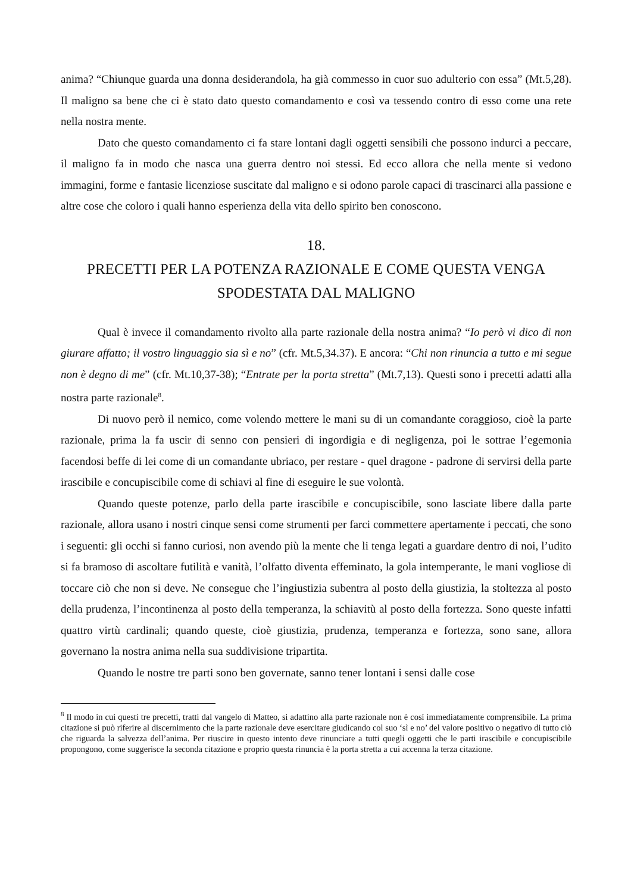anima? “Chiunque guarda una donna desiderandola, ha già commesso in cuor suo adulterio con essa” (Mt.5,28). Il maligno sa bene che ci è stato dato questo comandamento e così va tessendo contro di esso come una rete nella nostra mente.
Dato che questo comandamento ci fa stare lontani dagli oggetti sensibili che possono indurci a peccare, il maligno fa in modo che nasca una guerra dentro noi stessi. Ed ecco allora che nella mente si vedono immagini, forme e fantasie licenziose suscitate dal maligno e si odono parole capaci di trascinarci alla passione e altre cose che coloro i quali hanno esperienza della vita dello spirito ben conoscono.
18.
PRECETTI PER LA POTENZA RAZIONALE E COME QUESTA VENGA SPODESTATA DAL MALIGNO
Qual è invece il comandamento rivolto alla parte razionale della nostra anima? “Io però vi dico di non giurare affatto; il vostro linguaggio sia sì e no” (cfr. Mt.5,34.37). E ancora: “Chi non rinuncia a tutto e mi segue non è degno di me” (cfr. Mt.10,37-38); “Entrate per la porta stretta” (Mt.7,13). Questi sono i precetti adatti alla nostra parte razionale<sup>8</sup>.
Di nuovo però il nemico, come volendo mettere le mani su di un comandante coraggioso, cioè la parte razionale, prima la fa uscir di senno con pensieri di ingordigia e di negligenza, poi le sottrae l’egemonia facendosi beffe di lei come di un comandante ubriaco, per restare - quel dragone - padrone di servirsi della parte irascibile e concupiscibile come di schiavi al fine di eseguire le sue volontà.
Quando queste potenze, parlo della parte irascibile e concupiscibile, sono lasciate libere dalla parte razionale, allora usano i nostri cinque sensi come strumenti per farci commettere apertamente i peccati, che sono i seguenti: gli occhi si fanno curiosi, non avendo più la mente che li tenga legati a guardare dentro di noi, l’udito si fa bramoso di ascoltare futilità e vanità, l’olfatto diventa effeminato, la gola intemperante, le mani vogliose di toccare ciò che non si deve. Ne consegue che l’ingiustizia subentra al posto della giustizia, la stoltezza al posto della prudenza, l’incontinenza al posto della temperanza, la schiavitù al posto della fortezza. Sono queste infatti quattro virtù cardinali; quando queste, cioè giustizia, prudenza, temperanza e fortezza, sono sane, allora governano la nostra anima nella sua suddivisione tripartita.
Quando le nostre tre parti sono ben governate, sanno tener lontani i sensi dalle cose
<sup>8</sup> Il modo in cui questi tre precetti, tratti dal vangelo di Matteo, si adattino alla parte razionale non è così immediatamente comprensibile. La prima citazione si può riferire al discernimento che la parte razionale deve esercitare giudicando col suo ‘sì e no’ del valore positivo o negativo di tutto ciò che riguarda la salvezza dell’anima. Per riuscire in questo intento deve rinunciare a tutti quegli oggetti che le parti irascibile e concupiscibile propongono, come suggerisce la seconda citazione e proprio questa rinuncia è la porta stretta a cui accenna la terza citazione.